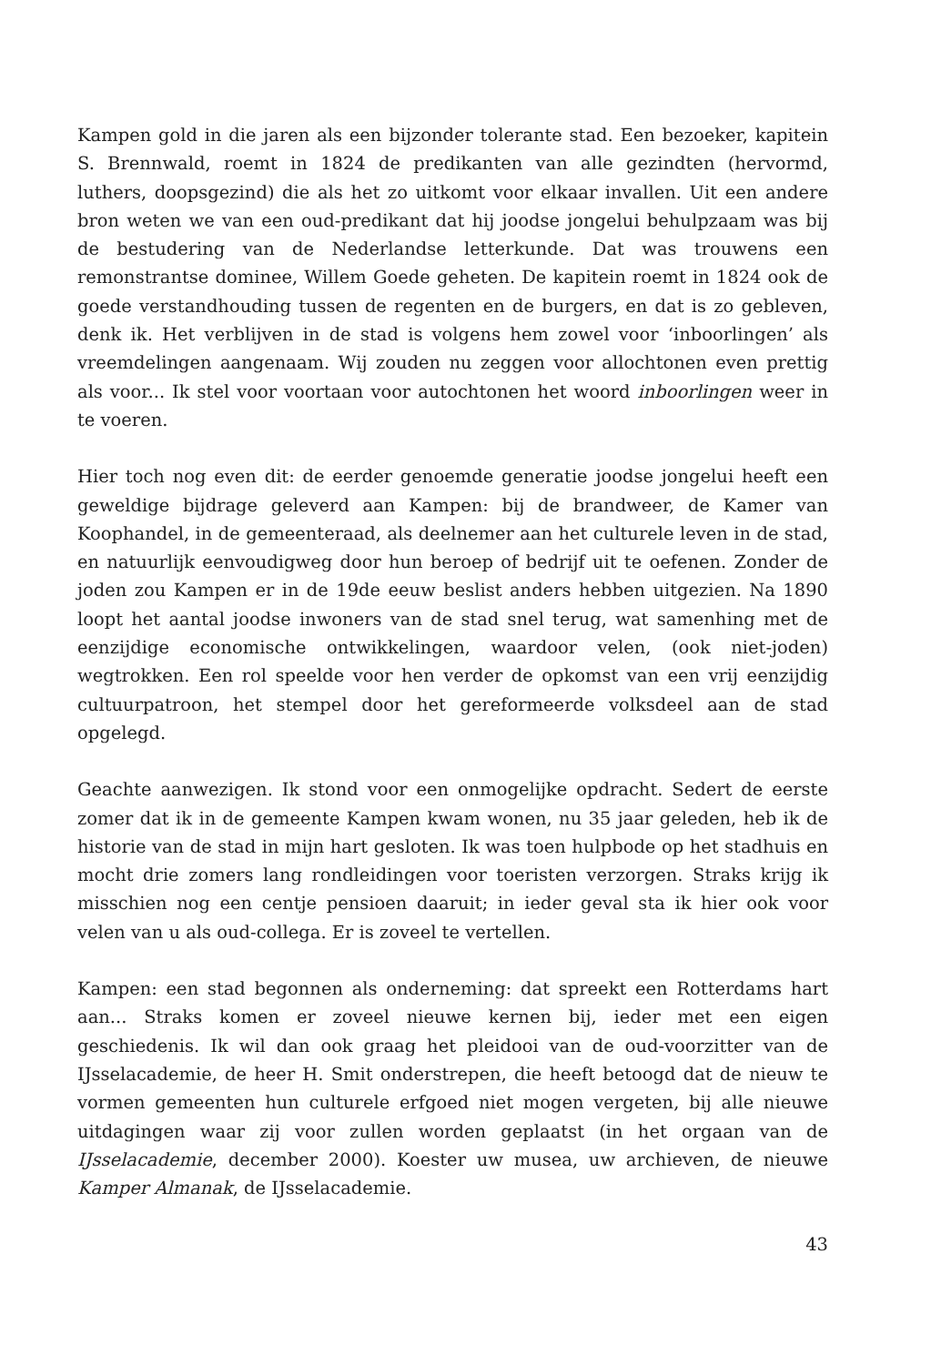Kampen gold in die jaren als een bijzonder tolerante stad. Een bezoeker, kapitein S. Brennwald, roemt in 1824 de predikanten van alle gezindten (hervormd, luthers, doopsgezind) die als het zo uitkomt voor elkaar inval­len. Uit een andere bron weten we van een oud-predikant dat hij joodse jongelui behulpzaam was bij de bestudering van de Nederlandse letter­kunde. Dat was trouwens een remonstrantse dominee, Willem Goede gehe­ten. De kapitein roemt in 1824 ook de goede verstandhouding tussen de regenten en de burgers, en dat is zo gebleven, denk ik. Het verblijven in de stad is volgens hem zowel voor ‘inboorlingen’ als vreemdelingen aange­naam. Wij zouden nu zeggen voor allochtonen even prettig als voor... Ik stel voor voortaan voor autochtonen het woord inboorlingen weer in te voeren.
Hier toch nog even dit: de eerder genoemde generatie joodse jongelui heeft een geweldige bijdrage geleverd aan Kampen: bij de brandweer, de Kamer van Koophandel, in de gemeenteraad, als deelnemer aan het culturele leven in de stad, en natuurlijk eenvoudigweg door hun beroep of bedrijf uit te oefenen. Zonder de joden zou Kampen er in de 19de eeuw beslist anders hebben uitgezien. Na 1890 loopt het aantal joodse inwoners van de stad snel terug, wat samenhing met de eenzijdige economische ontwikkelin­gen, waardoor velen, (ook niet-joden) wegtrokken. Een rol speelde voor hen verder de opkomst van een vrij eenzijdig cultuurpatroon, het stempel door het gereformeerde volksdeel aan de stad opgelegd.
Geachte aanwezigen. Ik stond voor een onmogelijke opdracht. Sedert de eerste zomer dat ik in de gemeente Kampen kwam wonen, nu 35 jaar gele­den, heb ik de historie van de stad in mijn hart gesloten. Ik was toen hulp­bode op het stadhuis en mocht drie zomers lang rondleidingen voor toe­risten verzorgen. Straks krijg ik misschien nog een centje pensioen daaruit; in ieder geval sta ik hier ook voor velen van u als oud-collega. Er is zoveel te vertellen.
Kampen: een stad begonnen als onderneming: dat spreekt een Rotterdams hart aan... Straks komen er zoveel nieuwe kernen bij, ieder met een eigen geschiedenis. Ik wil dan ook graag het pleidooi van de oud-voorzitter van de IJsselacademie, de heer H. Smit onderstrepen, die heeft betoogd dat de nieuw te vormen gemeenten hun culturele erfgoed niet mogen vergeten, bij alle nieuwe uitdagingen waar zij voor zullen worden geplaatst (in het orgaan van de IJsselacademie, december 2000). Koester uw musea, uw archie­ven, de nieuwe Kamper Almanak, de IJsselacademie.
43